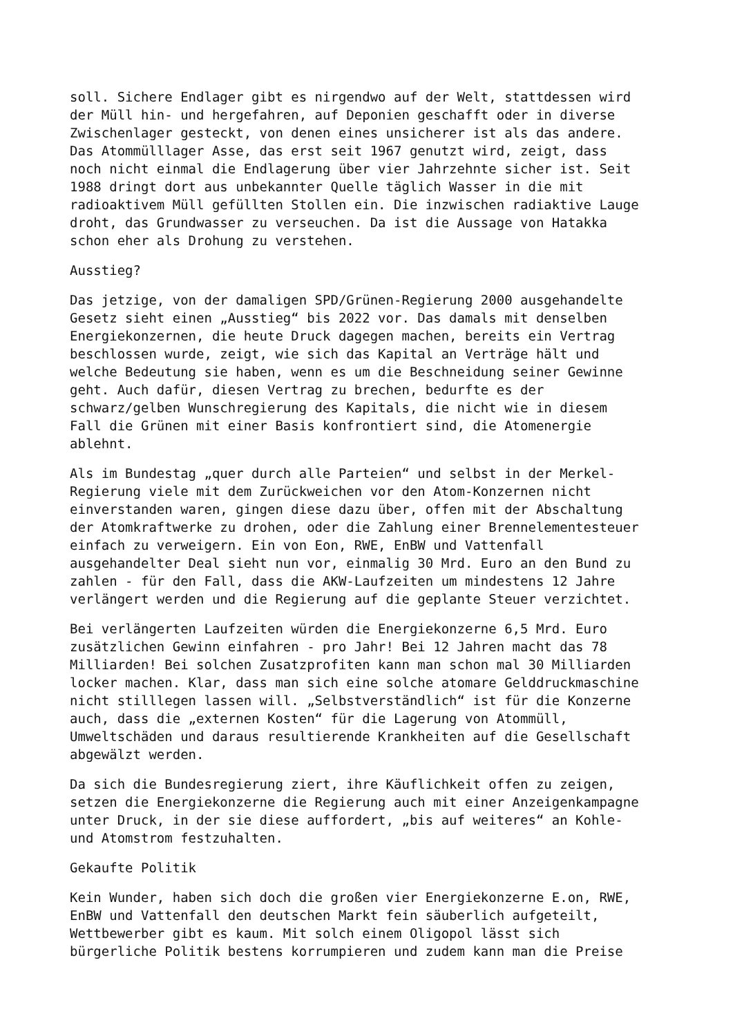soll. Sichere Endlager gibt es nirgendwo auf der Welt, stattdessen wird der Müll hin- und hergefahren, auf Deponien geschafft oder in diverse Zwischenlager gesteckt, von denen eines unsicherer ist als das andere. Das Atommülllager Asse, das erst seit 1967 genutzt wird, zeigt, dass noch nicht einmal die Endlagerung über vier Jahrzehnte sicher ist. Seit 1988 dringt dort aus unbekannter Quelle täglich Wasser in die mit radioaktivem Müll gefüllten Stollen ein. Die inzwischen radiaktive Lauge droht, das Grundwasser zu verseuchen. Da ist die Aussage von Hatakka schon eher als Drohung zu verstehen.
Ausstieg?
Das jetzige, von der damaligen SPD/Grünen-Regierung 2000 ausgehandelte Gesetz sieht einen „Ausstieg“ bis 2022 vor. Das damals mit denselben Energiekonzernen, die heute Druck dagegen machen, bereits ein Vertrag beschlossen wurde, zeigt, wie sich das Kapital an Verträge hält und welche Bedeutung sie haben, wenn es um die Beschneidung seiner Gewinne geht. Auch dafür, diesen Vertrag zu brechen, bedurfte es der schwarz/gelben Wunschregierung des Kapitals, die nicht wie in diesem Fall die Grünen mit einer Basis konfrontiert sind, die Atomenergie ablehnt.
Als im Bundestag „quer durch alle Parteien“ und selbst in der Merkel- Regierung viele mit dem Zurückweichen vor den Atom-Konzernen nicht einverstanden waren, gingen diese dazu über, offen mit der Abschaltung der Atomkraftwerke zu drohen, oder die Zahlung einer Brennelementesteuer einfach zu verweigern. Ein von Eon, RWE, EnBW und Vattenfall ausgehandelter Deal sieht nun vor, einmalig 30 Mrd. Euro an den Bund zu zahlen - für den Fall, dass die AKW-Laufzeiten um mindestens 12 Jahre verlängert werden und die Regierung auf die geplante Steuer verzichtet.
Bei verlängerten Laufzeiten würden die Energiekonzerne 6,5 Mrd. Euro zusätzlichen Gewinn einfahren - pro Jahr! Bei 12 Jahren macht das 78 Milliarden! Bei solchen Zusatzprofiten kann man schon mal 30 Milliarden locker machen. Klar, dass man sich eine solche atomare Gelddruckmaschine nicht stilllegen lassen will. „Selbstverständlich“ ist für die Konzerne auch, dass die „externen Kosten“ für die Lagerung von Atommüll, Umweltschäden und daraus resultierende Krankheiten auf die Gesellschaft abgewälzt werden.
Da sich die Bundesregierung ziert, ihre Käuflichkeit offen zu zeigen, setzen die Energiekonzerne die Regierung auch mit einer Anzeigenkampagne unter Druck, in der sie diese auffordert, „bis auf weiteres“ an Kohle- und Atomstrom festzuhalten.
Gekaufte Politik
Kein Wunder, haben sich doch die großen vier Energiekonzerne E.on, RWE, EnBW und Vattenfall den deutschen Markt fein säuberlich aufgeteilt, Wettbewerber gibt es kaum. Mit solch einem Oligopol lässt sich bürgerliche Politik bestens korrumpieren und zudem kann man die Preise